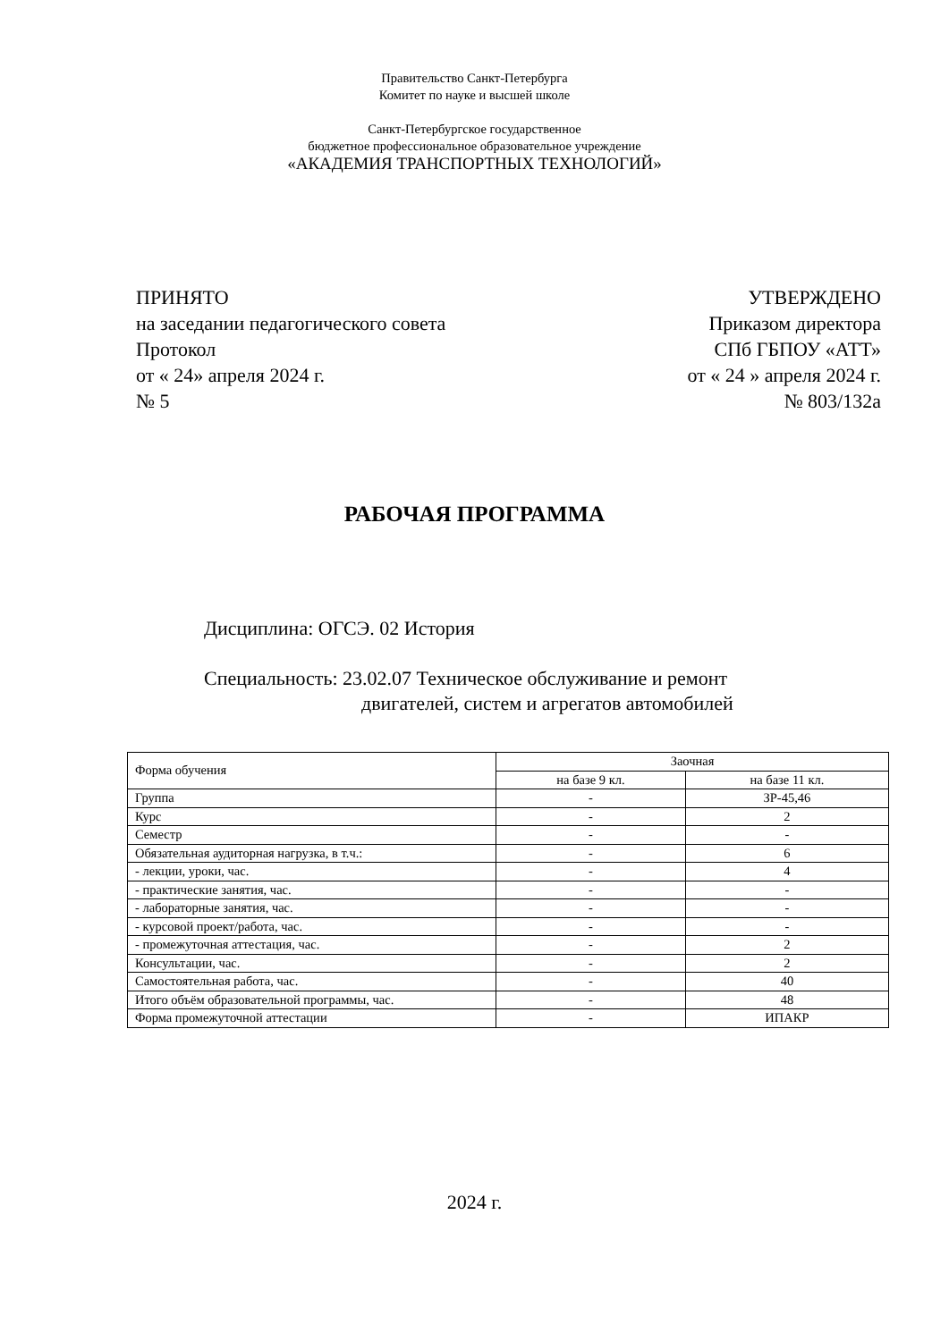Правительство Санкт-Петербурга
Комитет по науке и высшей школе
Санкт-Петербургское государственное
бюджетное профессиональное образовательное учреждение
«АКАДЕМИЯ ТРАНСПОРТНЫХ ТЕХНОЛОГИЙ»
ПРИНЯТО
на заседании педагогического совета
Протокол
от « 24» апреля 2024 г.
№ 5
УТВЕРЖДЕНО
Приказом директора
СПб ГБПОУ «АТТ»
от « 24 » апреля 2024 г.
№ 803/132а
РАБОЧАЯ ПРОГРАММА
Дисциплина: ОГСЭ. 02 История
Специальность: 23.02.07 Техническое обслуживание и ремонт
двигателей, систем и агрегатов автомобилей
| Форма обучения | Заочная | |
| --- | --- | --- |
| | на базе 9 кл. | на базе 11 кл. |
| Группа | - | ЗР-45,46 |
| Курс | - | 2 |
| Семестр | - | - |
| Обязательная аудиторная нагрузка, в т.ч.: | - | 6 |
| - лекции, уроки, час. | - | 4 |
| - практические занятия, час. | - | - |
| - лабораторные занятия, час. | - | - |
| - курсовой проект/работа, час. | - | - |
| - промежуточная аттестация, час. | - | 2 |
| Консультации, час. | - | 2 |
| Самостоятельная работа, час. | - | 40 |
| Итого объём образовательной программы, час. | - | 48 |
| Форма промежуточной аттестации | - | ИПАКР |
2024 г.